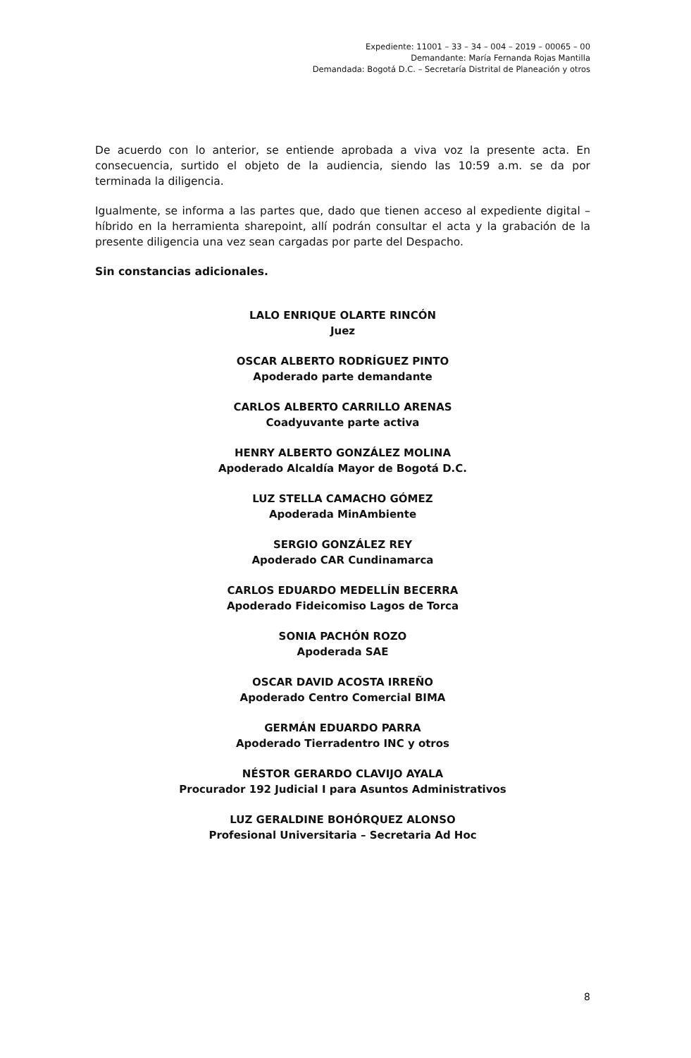Expediente: 11001 – 33 – 34 – 004 – 2019 – 00065 – 00
Demandante: María Fernanda Rojas Mantilla
Demandada: Bogotá D.C. – Secretaría Distrital de Planeación y otros
De acuerdo con lo anterior, se entiende aprobada a viva voz la presente acta. En consecuencia, surtido el objeto de la audiencia, siendo las 10:59 a.m. se da por terminada la diligencia.
Igualmente, se informa a las partes que, dado que tienen acceso al expediente digital – híbrido en la herramienta sharepoint, allí podrán consultar el acta y la grabación de la presente diligencia una vez sean cargadas por parte del Despacho.
Sin constancias adicionales.
LALO ENRIQUE OLARTE RINCÓN
Juez
OSCAR ALBERTO RODRÍGUEZ PINTO
Apoderado parte demandante
CARLOS ALBERTO CARRILLO ARENAS
Coadyuvante parte activa
HENRY ALBERTO GONZÁLEZ MOLINA
Apoderado Alcaldía Mayor de Bogotá D.C.
LUZ STELLA CAMACHO GÓMEZ
Apoderada MinAmbiente
SERGIO GONZÁLEZ REY
Apoderado CAR Cundinamarca
CARLOS EDUARDO MEDELLÍN BECERRA
Apoderado Fideicomiso Lagos de Torca
SONIA PACHÓN ROZO
Apoderada SAE
OSCAR DAVID ACOSTA IRREÑO
Apoderado Centro Comercial BIMA
GERMÁN EDUARDO PARRA
Apoderado Tierradentro INC y otros
NÉSTOR GERARDO CLAVIJO AYALA
Procurador 192 Judicial I para Asuntos Administrativos
LUZ GERALDINE BOHÓRQUEZ ALONSO
Profesional Universitaria – Secretaria Ad Hoc
8